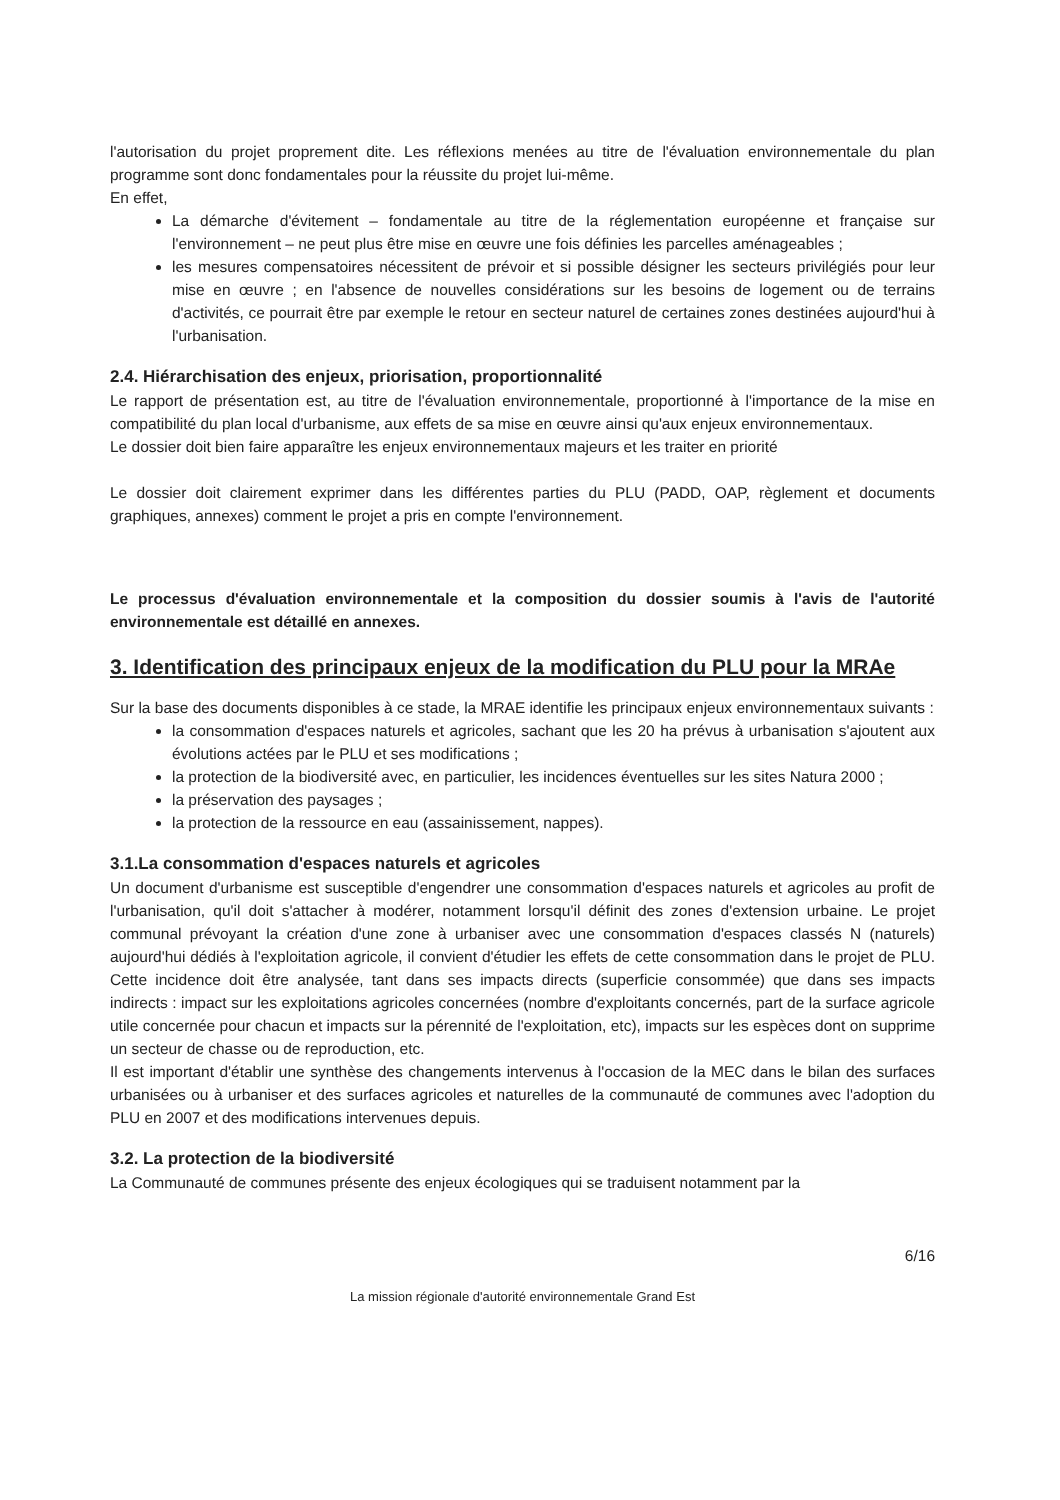l'autorisation du projet proprement dite. Les réflexions menées au titre de l'évaluation environnementale du plan programme sont donc fondamentales pour la réussite du projet lui-même.
En effet,
La démarche d'évitement – fondamentale au titre de la réglementation européenne et française sur l'environnement – ne peut plus être mise en œuvre une fois définies les parcelles aménageables ;
les mesures compensatoires nécessitent de prévoir et si possible désigner les secteurs privilégiés pour leur mise en œuvre ; en l'absence de nouvelles considérations sur les besoins de logement ou de terrains d'activités, ce pourrait être par exemple le retour en secteur naturel de certaines zones destinées aujourd'hui à l'urbanisation.
2.4. Hiérarchisation des enjeux, priorisation, proportionnalité
Le rapport de présentation est, au titre de l'évaluation environnementale, proportionné à l'importance de la mise en compatibilité du plan local d'urbanisme, aux effets de sa mise en œuvre ainsi qu'aux enjeux environnementaux.
Le dossier doit bien faire apparaître les enjeux environnementaux majeurs et les traiter en priorité
Le dossier doit clairement exprimer dans les différentes parties du PLU (PADD, OAP, règlement et documents graphiques, annexes) comment le projet a pris en compte l'environnement.
Le processus d'évaluation environnementale et la composition du dossier soumis à l'avis de l'autorité environnementale est détaillé en annexes.
3. Identification des principaux enjeux de la modification du PLU pour la MRAe
Sur la base des documents disponibles à ce stade, la MRAE identifie les principaux enjeux environnementaux suivants :
la consommation d'espaces naturels et agricoles, sachant que les 20 ha prévus à urbanisation s'ajoutent aux évolutions actées par le PLU et ses modifications ;
la protection de la biodiversité avec, en particulier, les incidences éventuelles sur les sites Natura 2000 ;
la préservation des paysages ;
la protection de la ressource en eau (assainissement, nappes).
3.1.La consommation d'espaces naturels et agricoles
Un document d'urbanisme est susceptible d'engendrer une consommation d'espaces naturels et agricoles au profit de l'urbanisation, qu'il doit s'attacher à modérer, notamment lorsqu'il définit des zones d'extension urbaine. Le projet communal prévoyant la création d'une zone à urbaniser avec une consommation d'espaces classés N (naturels) aujourd'hui dédiés à l'exploitation agricole, il convient d'étudier les effets de cette consommation dans le projet de PLU. Cette incidence doit être analysée, tant dans ses impacts directs (superficie consommée) que dans ses impacts indirects : impact sur les exploitations agricoles concernées (nombre d'exploitants concernés, part de la surface agricole utile concernée pour chacun et impacts sur la pérennité de l'exploitation, etc), impacts sur les espèces dont on supprime un secteur de chasse ou de reproduction, etc.
Il est important d'établir une synthèse des changements intervenus à l'occasion de la MEC dans le bilan des surfaces urbanisées ou à urbaniser et des surfaces agricoles et naturelles de la communauté de communes avec l'adoption du PLU en 2007 et des modifications intervenues depuis.
3.2. La protection de la biodiversité
La Communauté de communes présente des enjeux écologiques qui se traduisent notamment par la
6/16
La mission régionale d'autorité environnementale Grand Est